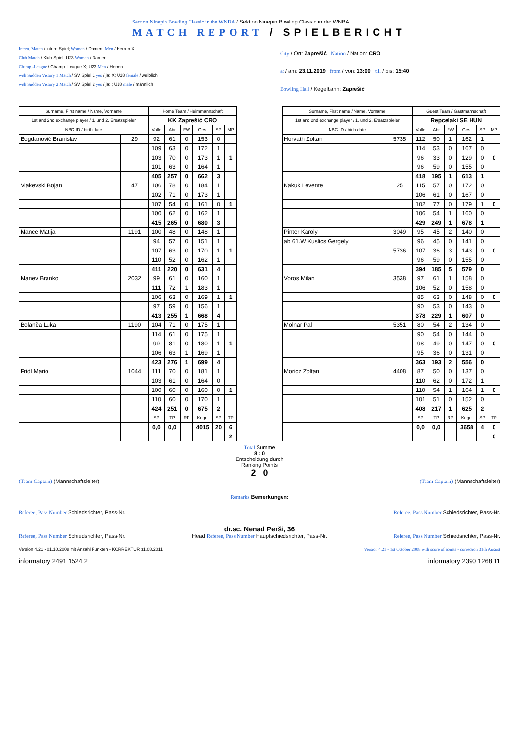Section Ninepin Bowling Classic in the WNBA / Sektion Ninepin Bowling Classic in der WNBA
MATCH REPORT / SPIELBERICHT
Intern. Match / Intern Spiel; Women / Damen; Men / Herren X
Club Match / Klub-Spiel; U23 Women / Damen
Champ.-League / Champ. League X; U23 Men / Herren
with Sudden Victory 1 Match / SV Spiel 1 yes / ja: X; U18 female / weiblich
with Sudden Victory 2 Match / SV Spiel 2 yes / ja: ; U18 male / männlich
City / Ort: Zaprešić Nation / Nation: CRO
at / am: 23.11.2019 from / von: 13:00 till / bis: 15:40
Bowling Hall / Kegelbahn: Zaprešić
| Surname, First name / Name, Vorname | | Home Team / Heimmannschaft | | | | | |
| 1st and 2nd exchange player / 1. und 2. Ersatzspieler | | KK Zaprešić CRO | | | | | |
| NBC-ID / birth date | | Volle | Abr | FW | Ges. | SP | MP |
| Bogdanović Branislav | 29 | 92 | 61 | 0 | 153 | 0 | |
| | | 109 | 63 | 0 | 172 | 1 | |
| | | 103 | 70 | 0 | 173 | 1 | 1 |
| | | 101 | 63 | 0 | 164 | 1 | |
| | | 405 | 257 | 0 | 662 | 3 | |
| Vlakevski Bojan | 47 | 106 | 78 | 0 | 184 | 1 | |
| | | 102 | 71 | 0 | 173 | 1 | |
| | | 107 | 54 | 0 | 161 | 0 | 1 |
| | | 100 | 62 | 0 | 162 | 1 | |
| | | 415 | 265 | 0 | 680 | 3 | |
| Mance Matija | 1191 | 100 | 48 | 0 | 148 | 1 | |
| | | 94 | 57 | 0 | 151 | 1 | |
| | | 107 | 63 | 0 | 170 | 1 | 1 |
| | | 110 | 52 | 0 | 162 | 1 | |
| | | 411 | 220 | 0 | 631 | 4 | |
| Manev Branko | 2032 | 99 | 61 | 0 | 160 | 1 | |
| | | 111 | 72 | 1 | 183 | 1 | |
| | | 106 | 63 | 0 | 169 | 1 | 1 |
| | | 97 | 59 | 0 | 156 | 1 | |
| | | 413 | 255 | 1 | 668 | 4 | |
| Bolanča Luka | 1190 | 104 | 71 | 0 | 175 | 1 | |
| | | 114 | 61 | 0 | 175 | 1 | |
| | | 99 | 81 | 0 | 180 | 1 | 1 |
| | | 106 | 63 | 1 | 169 | 1 | |
| | | 423 | 276 | 1 | 699 | 4 | |
| Fridl Mario | 1044 | 111 | 70 | 0 | 181 | 1 | |
| | | 103 | 61 | 0 | 164 | 0 | |
| | | 100 | 60 | 0 | 160 | 0 | 1 |
| | | 110 | 60 | 0 | 170 | 1 | |
| | | 424 | 251 | 0 | 675 | 2 | |
| | | SP | TP | RP | Kegel | SP | TP |
| | | 0,0 | 0,0 | | 4015 | 20 | 6 |
| | | | | | | | 2 |
| Surname, First name / Name, Vorname | | Guest Team / Gastmannschaft | | | | | |
| 1st and 2nd exchange player / 1. und 2. Ersatzspieler | | Repcelaki SE HUN | | | | | |
| NBC-ID / birth date | | Volle | Abr | FW | Ges. | SP | MP |
| Horvath Zoltan | 5735 | 112 | 50 | 1 | 162 | 1 | |
| | | 114 | 53 | 0 | 167 | 0 | |
| | | 96 | 33 | 0 | 129 | 0 | 0 |
| | | 96 | 59 | 0 | 155 | 0 | |
| | | 418 | 195 | 1 | 613 | 1 | |
| Kakuk Levente | 25 | 115 | 57 | 0 | 172 | 0 | |
| | | 106 | 61 | 0 | 167 | 0 | |
| | | 102 | 77 | 0 | 179 | 1 | 0 |
| | | 106 | 54 | 1 | 160 | 0 | |
| | | 429 | 249 | 1 | 678 | 1 | |
| Pinter Karoly | 3049 | 95 | 45 | 2 | 140 | 0 | |
| ab 61.W Kuslics Gergely | | 96 | 45 | 0 | 141 | 0 | |
| | 5736 | 107 | 36 | 3 | 143 | 0 | 0 |
| | | 96 | 59 | 0 | 155 | 0 | |
| | | 394 | 185 | 5 | 579 | 0 | |
| Voros Milan | 3538 | 97 | 61 | 1 | 158 | 0 | |
| | | 106 | 52 | 0 | 158 | 0 | |
| | | 85 | 63 | 0 | 148 | 0 | 0 |
| | | 90 | 53 | 0 | 143 | 0 | |
| | | 378 | 229 | 1 | 607 | 0 | |
| Molnar Pal | 5351 | 80 | 54 | 2 | 134 | 0 | |
| | | 90 | 54 | 0 | 144 | 0 | |
| | | 98 | 49 | 0 | 147 | 0 | 0 |
| | | 95 | 36 | 0 | 131 | 0 | |
| | | 363 | 193 | 2 | 556 | 0 | |
| Moricz Zoltan | 4408 | 87 | 50 | 0 | 137 | 0 | |
| | | 110 | 62 | 0 | 172 | 1 | |
| | | 110 | 54 | 1 | 164 | 1 | 0 |
| | | 101 | 51 | 0 | 152 | 0 | |
| | | 408 | 217 | 1 | 625 | 2 | |
| | | SP | TP | RP | Kegel | SP | TP |
| | | 0,0 | 0,0 | | 3658 | 4 | 0 |
| | | | | | | | 0 |
Total Summe
8 : 0
Entscheidung durch
Ranking Points
2 0
(Team Captain) (Mannschaftsleiter) (Team Captain) (Mannschaftsleiter)
Remarks Bemerkungen:
Referee, Pass Number Schiedsrichter, Pass-Nr. Referee, Pass Number Schiedsrichter, Pass-Nr.
dr.sc. Nenad Perši, 36
Referee, Pass Number Schiedsrichter, Pass-Nr. Head Referee, Pass Number Hauptschiedsrichter, Pass-Nr. Referee, Pass Number Schiedsrichter, Pass-Nr.
Version 4.21 - 01.10.2008 mit Anzahl Punkten - KORREKTUR 31.08.2011 Version 4.21 - 1st October 2008 with score of points - correction 31th August
informatory 2491 1524 2 informatory 2390 1268 11